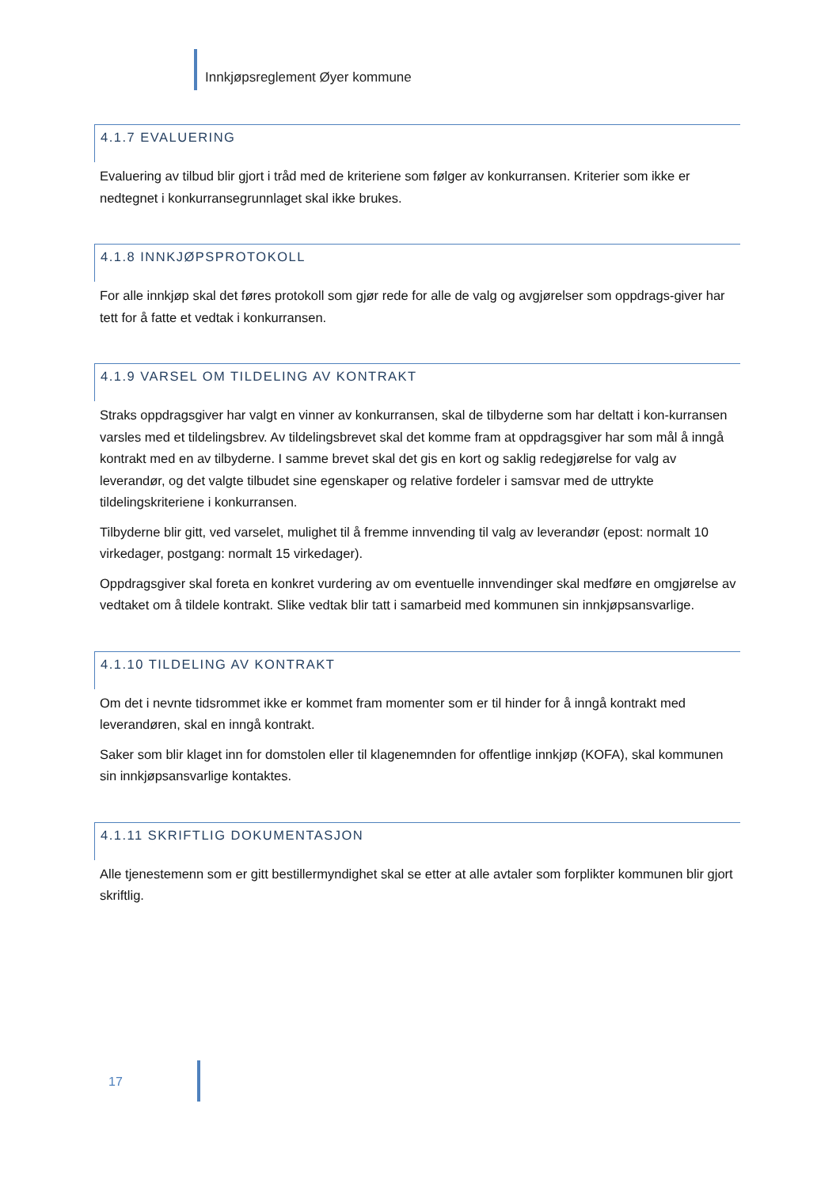Innkjøpsreglement Øyer kommune
4.1.7 EVALUERING
Evaluering av tilbud blir gjort i tråd med de kriteriene som følger av konkurransen. Kriterier som ikke er nedtegnet i konkurransegrunnlaget skal ikke brukes.
4.1.8 INNKJØPSPROTOKOLL
For alle innkjøp skal det føres protokoll som gjør rede for alle de valg og avgjørelser som oppdrags-giver har tett for å fatte et vedtak i konkurransen.
4.1.9 VARSEL OM TILDELING AV KONTRAKT
Straks oppdragsgiver har valgt en vinner av konkurransen, skal de tilbyderne som har deltatt i kon-kurransen varsles med et tildelingsbrev. Av tildelingsbrevet skal det komme fram at oppdragsgiver har som mål å inngå kontrakt med en av tilbyderne. I samme brevet skal det gis en kort og saklig redegjørelse for valg av leverandør, og det valgte tilbudet sine egenskaper og relative fordeler i samsvar med de uttrykte tildelingskriteriene i konkurransen.
Tilbyderne blir gitt, ved varselet, mulighet til å fremme innvending til valg av leverandør (epost: normalt 10 virkedager, postgang: normalt 15 virkedager).
Oppdragsgiver skal foreta en konkret vurdering av om eventuelle innvendinger skal medføre en omgjørelse av vedtaket om å tildele kontrakt. Slike vedtak blir tatt i samarbeid med kommunen sin innkjøpsansvarlige.
4.1.10 TILDELING AV KONTRAKT
Om det i nevnte tidsrommet ikke er kommet fram momenter som er til hinder for å inngå kontrakt med leverandøren, skal en inngå kontrakt.
Saker som blir klaget inn for domstolen eller til klagenemnden for offentlige innkjøp (KOFA), skal kommunen sin innkjøpsansvarlige kontaktes.
4.1.11 SKRIFTLIG DOKUMENTASJON
Alle tjenestemenn som er gitt bestillermyndighet skal se etter at alle avtaler som forplikter kommunen blir gjort skriftlig.
17